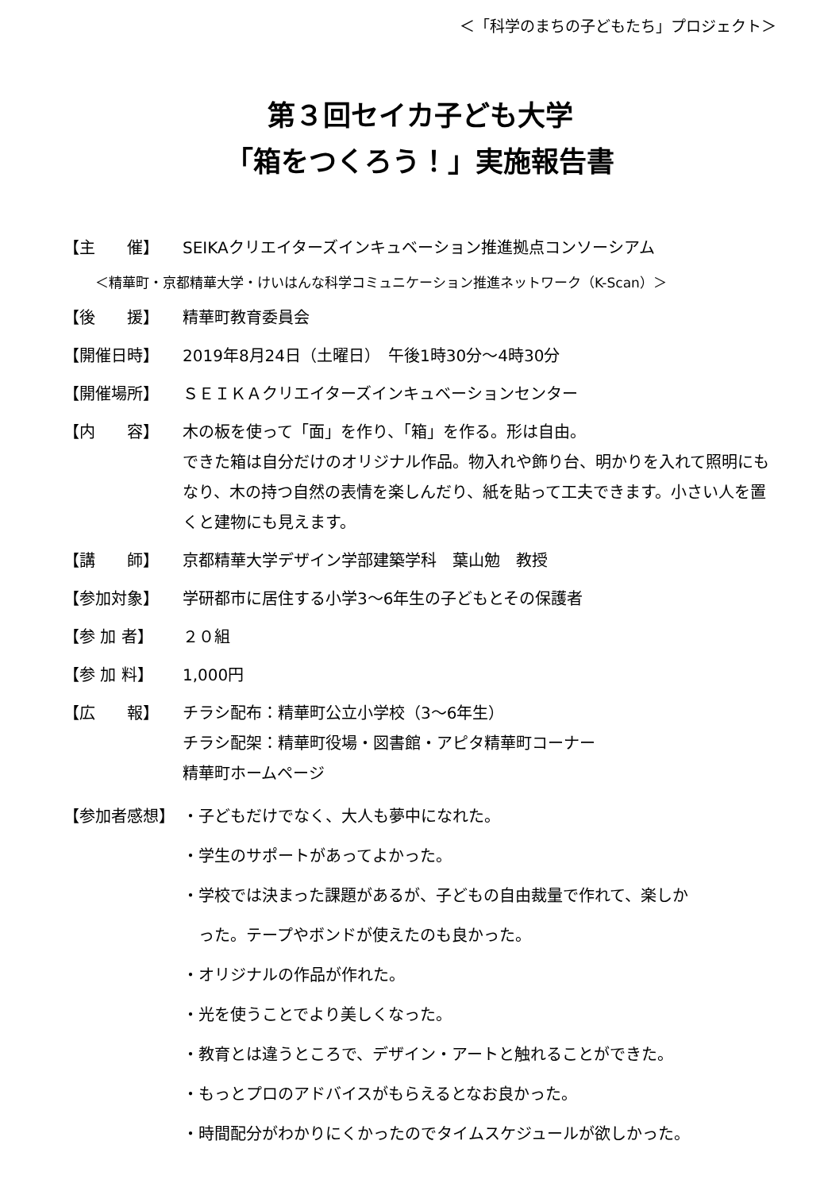＜「科学のまちの子どもたち」プロジェクト＞
第３回セイカ子ども大学
「箱をつくろう！」実施報告書
【主　　催】 SEIKAクリエイターズインキュベーション推進拠点コンソーシアム
＜精華町・京都精華大学・けいはんな科学コミュニケーション推進ネットワーク（K-Scan）＞
【後　　援】 精華町教育委員会
【開催日時】 2019年8月24日（土曜日）　午後1時30分～4時30分
【開催場所】 ＳＥＩＫＡクリエイターズインキュベーションセンター
【内　　容】 木の板を使って「面」を作り、「箱」を作る。形は自由。
できた箱は自分だけのオリジナル作品。物入れや飾り台、明かりを入れて照明にもなり、木の持つ自然の表情を楽しんだり、紙を貼って工夫できます。小さい人を置くと建物にも見えます。
【講　　師】 京都精華大学デザイン学部建築学科　葉山勉　教授
【参加対象】 学研都市に居住する小学3～6年生の子どもとその保護者
【参 加 者】 ２０組
【参 加 料】 1,000円
【広　　報】 チラシ配布：精華町公立小学校（3～6年生）
チラシ配架：精華町役場・図書館・アピタ精華町コーナー
精華町ホームページ
【参加者感想】 ・子どもだけでなく、大人も夢中になれた。
・学生のサポートがあってよかった。
・学校では決まった課題があるが、子どもの自由裁量で作れて、楽しか
　った。テープやボンドが使えたのも良かった。
・オリジナルの作品が作れた。
・光を使うことでより美しくなった。
・教育とは違うところで、デザイン・アートと触れることができた。
・もっとプロのアドバイスがもらえるとなお良かった。
・時間配分がわかりにくかったのでタイムスケジュールが欲しかった。